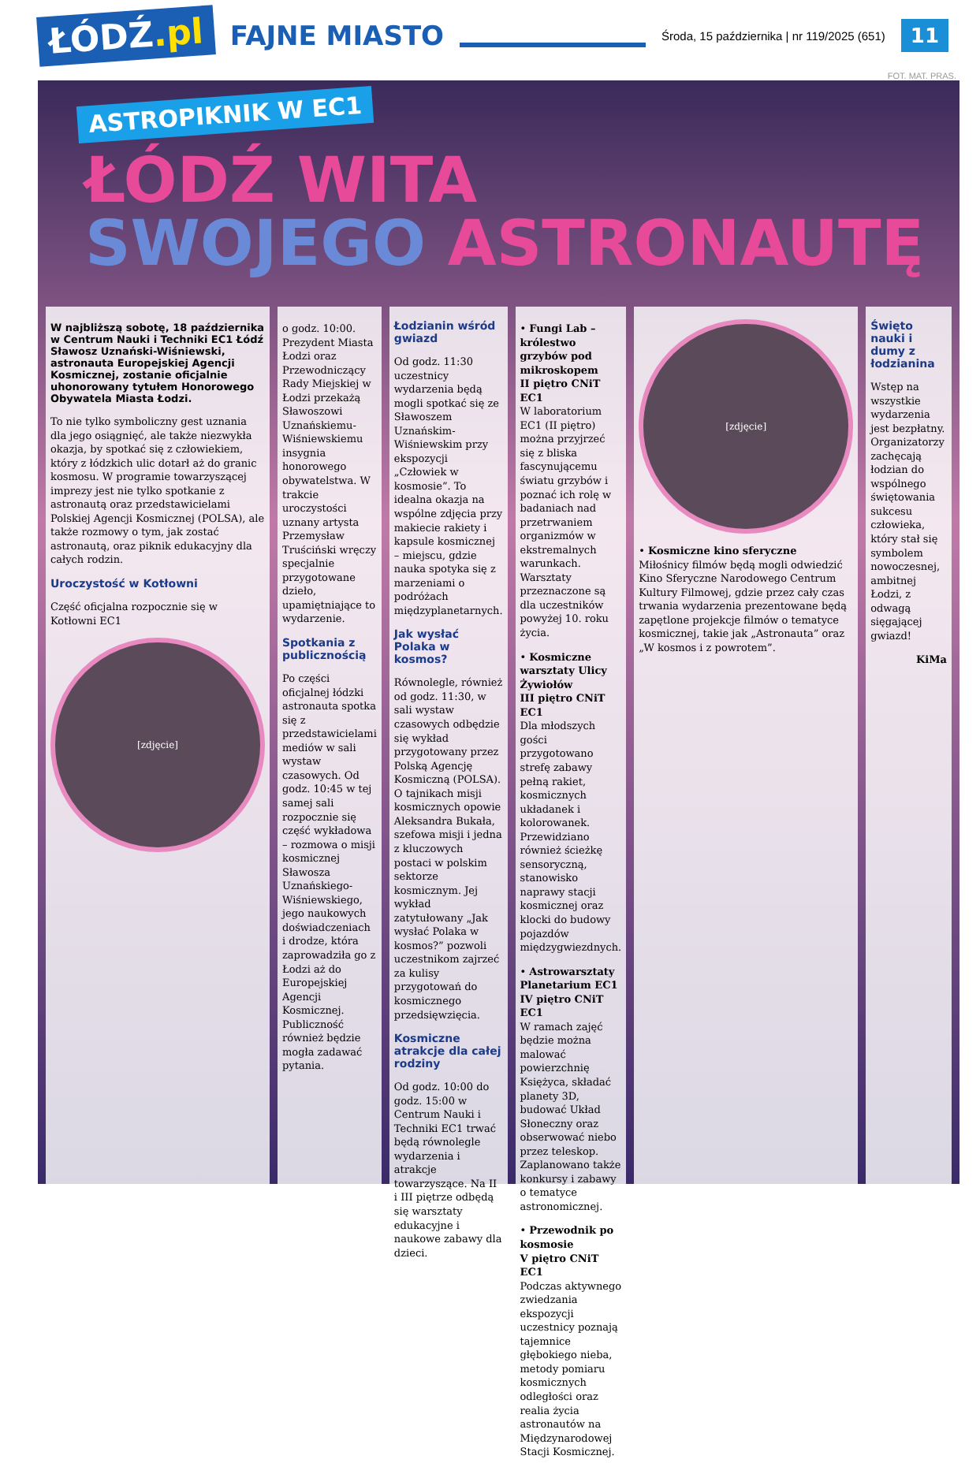ŁÓDŹ.pl
FAJNE MIASTO
Środa, 15 października | nr 119/2025 (651)
11
FOT. MAT. PRAS.
ASTROPIKNIK W EC1
ŁÓDŹ WITA
SWOJEGO ASTRONAUTĘ
W najbliższą sobotę, 18 października w Centrum Nauki i Techniki EC1 Łódź Sławosz Uznański-Wiśniewski, astronauta Europejskiej Agencji Kosmicznej, zostanie oficjalnie uhonorowany tytułem Honorowego Obywatela Miasta Łodzi.
To nie tylko symboliczny gest uznania dla jego osiągnięć, ale także niezwykła okazja, by spotkać się z człowiekiem, który z łódzkich ulic dotarł aż do granic kosmosu. W programie towarzyszącej imprezy jest nie tylko spotkanie z astronautą oraz przedstawicielami Polskiej Agencji Kosmicznej (POLSA), ale także rozmowy o tym, jak zostać astronautą, oraz piknik edukacyjny dla całych rodzin.
Uroczystość w Kotłowni
Część oficjalna rozpocznie się w Kotłowni EC1
[zdjęcie]
o godz. 10:00. Prezydent Miasta Łodzi oraz Przewodniczący Rady Miejskiej w Łodzi przekażą Sławoszowi Uznańskiemu-Wiśniewskiemu insygnia honorowego obywatelstwa. W trakcie uroczystości uznany artysta Przemysław Truściński wręczy specjalnie przygotowane dzieło, upamiętniające to wydarzenie.
Spotkania z publicznością
Po części oficjalnej łódzki astronauta spotka się z przedstawicielami mediów w sali wystaw czasowych. Od godz. 10:45 w tej samej sali rozpocznie się część wykładowa – rozmowa o misji kosmicznej Sławosza Uznańskiego-Wiśniewskiego, jego naukowych doświadczeniach i drodze, która zaprowadziła go z Łodzi aż do Europejskiej Agencji Kosmicznej. Publiczność również będzie mogła zadawać pytania.
Łodzianin wśród gwiazd
Od godz. 11:30 uczestnicy wydarzenia będą mogli spotkać się ze Sławoszem Uznańskim-Wiśniewskim przy ekspozycji „Człowiek w kosmosie”. To idealna okazja na wspólne zdjęcia przy makiecie rakiety i kapsule kosmicznej – miejscu, gdzie nauka spotyka się z marzeniami o podróżach międzyplanetarnych.
Jak wysłać Polaka w kosmos?
Równolegle, również od godz. 11:30, w sali wystaw czasowych odbędzie się wykład przygotowany przez Polską Agencję Kosmiczną (POLSA). O tajnikach misji kosmicznych opowie Aleksandra Bukała, szefowa misji i jedna z kluczowych postaci w polskim sektorze kosmicznym. Jej wykład zatytułowany „Jak wysłać Polaka w kosmos?” pozwoli uczestnikom zajrzeć za kulisy przygotowań do kosmicznego przedsięwzięcia.
Kosmiczne atrakcje dla całej rodziny
Od godz. 10:00 do godz. 15:00 w Centrum Nauki i Techniki EC1 trwać będą równolegle wydarzenia i atrakcje towarzyszące. Na II i III piętrze odbędą się warsztaty edukacyjne i naukowe zabawy dla dzieci.
• Fungi Lab – królestwo grzybów pod mikroskopem
II piętro CNiT EC1
W laboratorium EC1 (II piętro) można przyjrzeć się z bliska fascynującemu światu grzybów i poznać ich rolę w badaniach nad przetrwaniem organizmów w ekstremalnych warunkach. Warsztaty przeznaczone są dla uczestników powyżej 10. roku życia.
• Kosmiczne warsztaty Ulicy Żywiołów
III piętro CNiT EC1
Dla młodszych gości przygotowano strefę zabawy pełną rakiet, kosmicznych układanek i kolorowanek. Przewidziano również ścieżkę sensoryczną, stanowisko naprawy stacji kosmicznej oraz klocki do budowy pojazdów międzygwiezdnych.
• Astrowarsztaty Planetarium EC1
IV piętro CNiT EC1
W ramach zajęć będzie można malować powierzchnię Księżyca, składać planety 3D, budować Układ Słoneczny oraz obserwować niebo przez teleskop. Zaplanowano także konkursy i zabawy o tematyce astronomicznej.
• Przewodnik po kosmosie
V piętro CNiT EC1
Podczas aktywnego zwiedzania ekspozycji uczestnicy poznają tajemnice głębokiego nieba, metody pomiaru kosmicznych odległości oraz realia życia astronautów na Międzynarodowej Stacji Kosmicznej.
[zdjęcie]
• Kosmiczne kino sferyczne
Miłośnicy filmów będą mogli odwiedzić Kino Sferyczne Narodowego Centrum Kultury Filmowej, gdzie przez cały czas trwania wydarzenia prezentowane będą zapętlone projekcje filmów o tematyce kosmicznej, takie jak „Astronauta” oraz „W kosmos i z powrotem”.
Święto nauki i dumy z łodzianina
Wstęp na wszystkie wydarzenia jest bezpłatny. Organizatorzy zachęcają łodzian do wspólnego świętowania sukcesu człowieka, który stał się symbolem nowoczesnej, ambitnej Łodzi, z odwagą sięgającej gwiazd!
KiMa